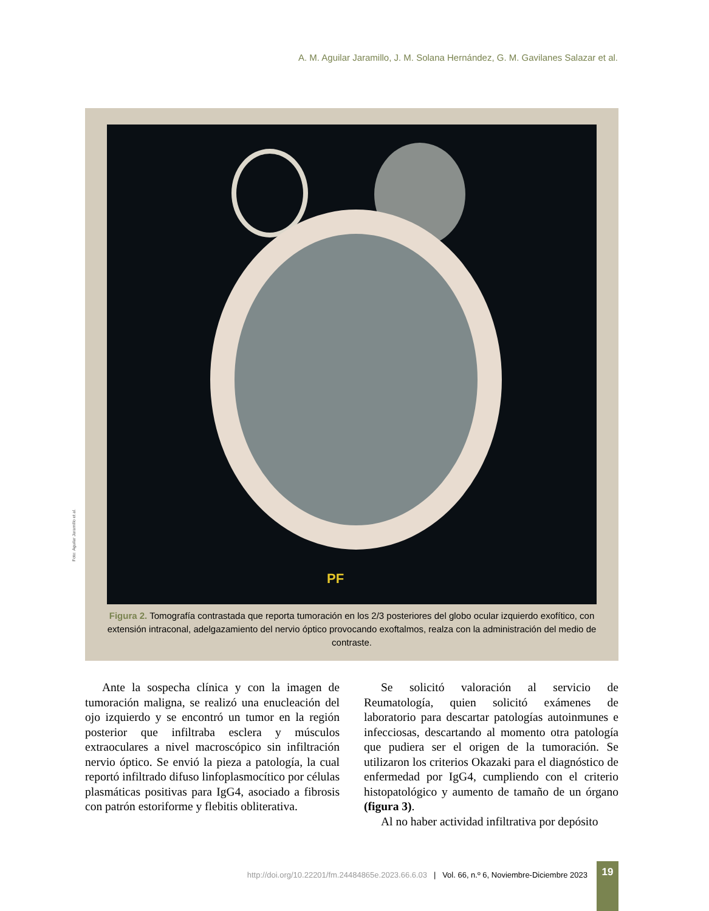A. M. Aguilar Jaramillo, J. M. Solana Hernández, G. M. Gavilanes Salazar et al.
PF
Foto: Aguilar Jaramillo et al.
Figura 2. Tomografía contrastada que reporta tumoración en los 2/3 posteriores del globo ocular izquierdo exofítico, con extensión intraconal, adelgazamiento del nervio óptico provocando exoftalmos, realza con la administración del medio de contraste.
Ante la sospecha clínica y con la imagen de tumoración maligna, se realizó una enucleación del ojo izquierdo y se encontró un tumor en la región posterior que infiltraba esclera y músculos extraoculares a nivel macroscópico sin infiltración nervio óptico. Se envió la pieza a patología, la cual reportó infiltrado difuso linfoplasmocítico por células plasmáticas positivas para IgG4, asociado a fibrosis con patrón estoriforme y flebitis obliterativa.
Se solicitó valoración al servicio de Reumatología, quien solicitó exámenes de laboratorio para descartar patologías autoinmunes e infecciosas, descartando al momento otra patología que pudiera ser el origen de la tumoración. Se utilizaron los criterios Okazaki para el diagnóstico de enfermedad por IgG4, cumpliendo con el criterio histopatológico y aumento de tamaño de un órgano (figura 3).
Al no haber actividad infiltrativa por depósito
http://doi.org/10.22201/fm.24484865e.2023.66.6.03 | Vol. 66, n.º 6, Noviembre-Diciembre 2023
19